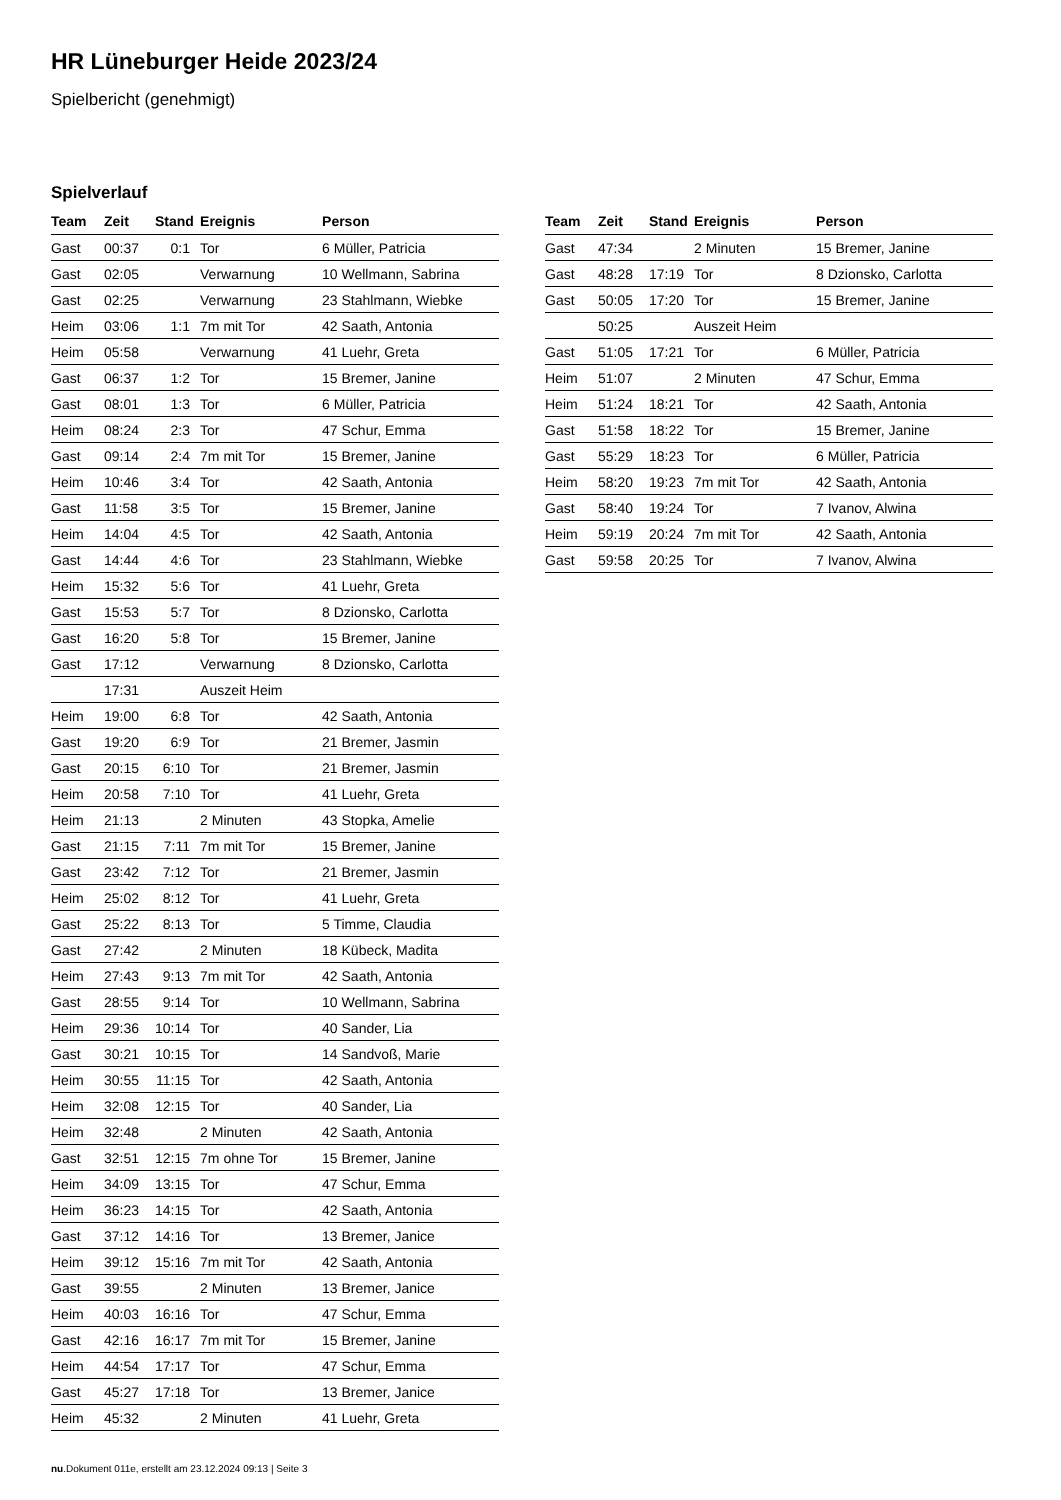HR Lüneburger Heide 2023/24
Spielbericht (genehmigt)
Spielverlauf
| Team | Zeit | Stand | Ereignis | Person |
| --- | --- | --- | --- | --- |
| Gast | 00:37 | 0:1 | Tor | 6 Müller, Patricia |
| Gast | 02:05 | | Verwarnung | 10 Wellmann, Sabrina |
| Gast | 02:25 | | Verwarnung | 23 Stahlmann, Wiebke |
| Heim | 03:06 | 1:1 | 7m mit Tor | 42 Saath, Antonia |
| Heim | 05:58 | | Verwarnung | 41 Luehr, Greta |
| Gast | 06:37 | 1:2 | Tor | 15 Bremer, Janine |
| Gast | 08:01 | 1:3 | Tor | 6 Müller, Patricia |
| Heim | 08:24 | 2:3 | Tor | 47 Schur, Emma |
| Gast | 09:14 | 2:4 | 7m mit Tor | 15 Bremer, Janine |
| Heim | 10:46 | 3:4 | Tor | 42 Saath, Antonia |
| Gast | 11:58 | 3:5 | Tor | 15 Bremer, Janine |
| Heim | 14:04 | 4:5 | Tor | 42 Saath, Antonia |
| Gast | 14:44 | 4:6 | Tor | 23 Stahlmann, Wiebke |
| Heim | 15:32 | 5:6 | Tor | 41 Luehr, Greta |
| Gast | 15:53 | 5:7 | Tor | 8 Dzionsko, Carlotta |
| Gast | 16:20 | 5:8 | Tor | 15 Bremer, Janine |
| Gast | 17:12 | | Verwarnung | 8 Dzionsko, Carlotta |
| | 17:31 | | Auszeit Heim | |
| Heim | 19:00 | 6:8 | Tor | 42 Saath, Antonia |
| Gast | 19:20 | 6:9 | Tor | 21 Bremer, Jasmin |
| Gast | 20:15 | 6:10 | Tor | 21 Bremer, Jasmin |
| Heim | 20:58 | 7:10 | Tor | 41 Luehr, Greta |
| Heim | 21:13 | | 2 Minuten | 43 Stopka, Amelie |
| Gast | 21:15 | 7:11 | 7m mit Tor | 15 Bremer, Janine |
| Gast | 23:42 | 7:12 | Tor | 21 Bremer, Jasmin |
| Heim | 25:02 | 8:12 | Tor | 41 Luehr, Greta |
| Gast | 25:22 | 8:13 | Tor | 5 Timme, Claudia |
| Gast | 27:42 | | 2 Minuten | 18 Kübeck, Madita |
| Heim | 27:43 | 9:13 | 7m mit Tor | 42 Saath, Antonia |
| Gast | 28:55 | 9:14 | Tor | 10 Wellmann, Sabrina |
| Heim | 29:36 | 10:14 | Tor | 40 Sander, Lia |
| Gast | 30:21 | 10:15 | Tor | 14 Sandvoß, Marie |
| Heim | 30:55 | 11:15 | Tor | 42 Saath, Antonia |
| Heim | 32:08 | 12:15 | Tor | 40 Sander, Lia |
| Heim | 32:48 | | 2 Minuten | 42 Saath, Antonia |
| Gast | 32:51 | 12:15 | 7m ohne Tor | 15 Bremer, Janine |
| Heim | 34:09 | 13:15 | Tor | 47 Schur, Emma |
| Heim | 36:23 | 14:15 | Tor | 42 Saath, Antonia |
| Gast | 37:12 | 14:16 | Tor | 13 Bremer, Janice |
| Heim | 39:12 | 15:16 | 7m mit Tor | 42 Saath, Antonia |
| Gast | 39:55 | | 2 Minuten | 13 Bremer, Janice |
| Heim | 40:03 | 16:16 | Tor | 47 Schur, Emma |
| Gast | 42:16 | 16:17 | 7m mit Tor | 15 Bremer, Janine |
| Heim | 44:54 | 17:17 | Tor | 47 Schur, Emma |
| Gast | 45:27 | 17:18 | Tor | 13 Bremer, Janice |
| Heim | 45:32 | | 2 Minuten | 41 Luehr, Greta |
| Team | Zeit | Stand | Ereignis | Person |
| --- | --- | --- | --- | --- |
| Gast | 47:34 | | 2 Minuten | 15 Bremer, Janine |
| Gast | 48:28 | 17:19 | Tor | 8 Dzionsko, Carlotta |
| Gast | 50:05 | 17:20 | Tor | 15 Bremer, Janine |
| | 50:25 | | Auszeit Heim | |
| Gast | 51:05 | 17:21 | Tor | 6 Müller, Patricia |
| Heim | 51:07 | | 2 Minuten | 47 Schur, Emma |
| Heim | 51:24 | 18:21 | Tor | 42 Saath, Antonia |
| Gast | 51:58 | 18:22 | Tor | 15 Bremer, Janine |
| Gast | 55:29 | 18:23 | Tor | 6 Müller, Patricia |
| Heim | 58:20 | 19:23 | 7m mit Tor | 42 Saath, Antonia |
| Gast | 58:40 | 19:24 | Tor | 7 Ivanov, Alwina |
| Heim | 59:19 | 20:24 | 7m mit Tor | 42 Saath, Antonia |
| Gast | 59:58 | 20:25 | Tor | 7 Ivanov, Alwina |
nu.Dokument 011e, erstellt am 23.12.2024 09:13 | Seite 3